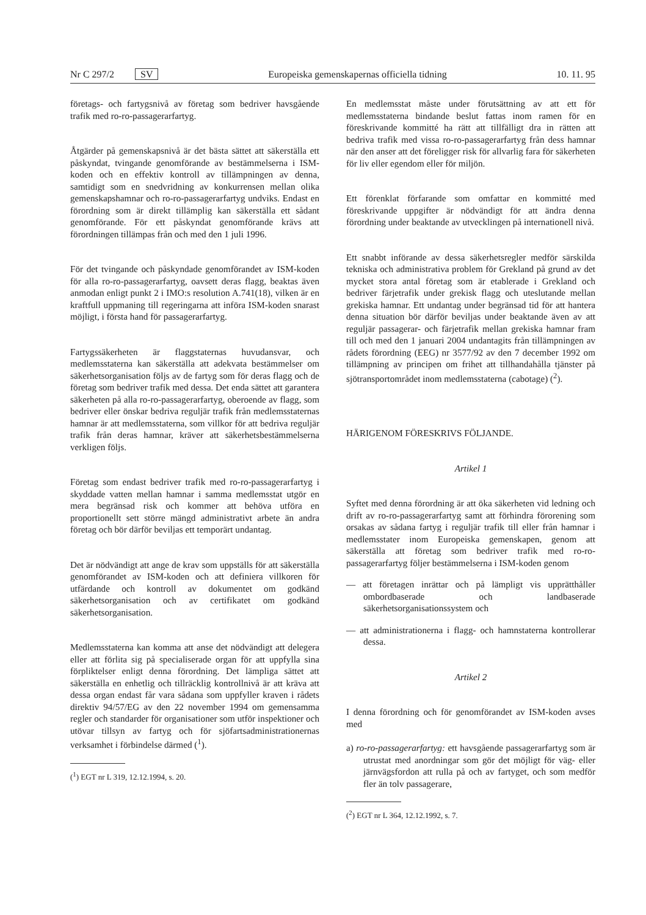Nr C 297/2 SV Europeiska gemenskapernas officiella tidning 10. 11. 95
företags- och fartygsnivå av företag som bedriver havsgående trafik med ro-ro-passagerarfartyg.
Åtgärder på gemenskapsnivå är det bästa sättet att säkerställa ett påskyndat, tvingande genomförande av bestämmelserna i ISM-koden och en effektiv kontroll av tillämpningen av denna, samtidigt som en snedvridning av konkurrensen mellan olika gemenskapshamnar och ro-ro-passagerarfartyg undviks. Endast en förordning som är direkt tillämplig kan säkerställa ett sådant genomförande. För ett påskyndat genomförande krävs att förordningen tillämpas från och med den 1 juli 1996.
För det tvingande och påskyndade genomförandet av ISM-koden för alla ro-ro-passagerarfartyg, oavsett deras flagg, beaktas även anmodan enligt punkt 2 i IMO:s resolution A.741(18), vilken är en kraftfull uppmaning till regeringarna att införa ISM-koden snarast möjligt, i första hand för passagerarfartyg.
Fartygssäkerheten är flaggstaternas huvudansvar, och medlemsstaterna kan säkerställa att adekvata bestämmelser om säkerhetsorganisation följs av de fartyg som för deras flagg och de företag som bedriver trafik med dessa. Det enda sättet att garantera säkerheten på alla ro-ro-passagerarfartyg, oberoende av flagg, som bedriver eller önskar bedriva reguljär trafik från medlemsstaternas hamnar är att medlemsstaterna, som villkor för att bedriva reguljär trafik från deras hamnar, kräver att säkerhetsbestämmelserna verkligen följs.
Företag som endast bedriver trafik med ro-ro-passagerarfartyg i skyddade vatten mellan hamnar i samma medlemsstat utgör en mera begränsad risk och kommer att behöva utföra en proportionellt sett större mängd administrativt arbete än andra företag och bör därför beviljas ett temporärt undantag.
Det är nödvändigt att ange de krav som uppställs för att säkerställa genomförandet av ISM-koden och att definiera villkoren för utfärdande och kontroll av dokumentet om godkänd säkerhetsorganisation och av certifikatet om godkänd säkerhetsorganisation.
Medlemsstaterna kan komma att anse det nödvändigt att delegera eller att förlita sig på specialiserade organ för att uppfylla sina förpliktelser enligt denna förordning. Det lämpliga sättet att säkerställa en enhetlig och tillräcklig kontrollnivå är att kräva att dessa organ endast får vara sådana som uppfyller kraven i rådets direktiv 94/57/EG av den 22 november 1994 om gemensamma regler och standarder för organisationer som utför inspektioner och utövar tillsyn av fartyg och för sjöfartsadministrationernas verksamhet i förbindelse därmed (<sup>1</sup>).
(<sup>1</sup>) EGT nr L 319, 12.12.1994, s. 20.
En medlemsstat måste under förutsättning av att ett för medlemsstaterna bindande beslut fattas inom ramen för en föreskrivande kommitté ha rätt att tillfälligt dra in rätten att bedriva trafik med vissa ro-ro-passagerarfartyg från dess hamnar när den anser att det föreligger risk för allvarlig fara för säkerheten för liv eller egendom eller för miljön.
Ett förenklat förfarande som omfattar en kommitté med föreskrivande uppgifter är nödvändigt för att ändra denna förordning under beaktande av utvecklingen på internationell nivå.
Ett snabbt införande av dessa säkerhetsregler medför särskilda tekniska och administrativa problem för Grekland på grund av det mycket stora antal företag som är etablerade i Grekland och bedriver färjetrafik under grekisk flagg och uteslutande mellan grekiska hamnar. Ett undantag under begränsad tid för att hantera denna situation bör därför beviljas under beaktande även av att reguljär passagerar- och färjetrafik mellan grekiska hamnar fram till och med den 1 januari 2004 undantagits från tillämpningen av rådets förordning (EEG) nr 3577/92 av den 7 december 1992 om tillämpning av principen om frihet att tillhandahålla tjänster på sjötransportområdet inom medlemsstaterna (cabotage) (<sup>2</sup>).
HÄRIGENOM FÖRESKRIVS FÖLJANDE.
Artikel 1
Syftet med denna förordning är att öka säkerheten vid ledning och drift av ro-ro-passagerarfartyg samt att förhindra förorening som orsakas av sådana fartyg i reguljär trafik till eller från hamnar i medlemsstater inom Europeiska gemenskapen, genom att säkerställa att företag som bedriver trafik med ro-ro-passagerarfartyg följer bestämmelserna i ISM-koden genom
— att företagen inrättar och på lämpligt vis upprätthåller ombordbaserade och landbaserade säkerhetsorganisationssystem och
— att administrationerna i flagg- och hamnstaterna kontrollerar dessa.
Artikel 2
I denna förordning och för genomförandet av ISM-koden avses med
a) ro-ro-passagerarfartyg: ett havsgående passagerarfartyg som är utrustat med anordningar som gör det möjligt för väg- eller järnvägsfordon att rulla på och av fartyget, och som medför fler än tolv passagerare,
(<sup>2</sup>) EGT nr L 364, 12.12.1992, s. 7.